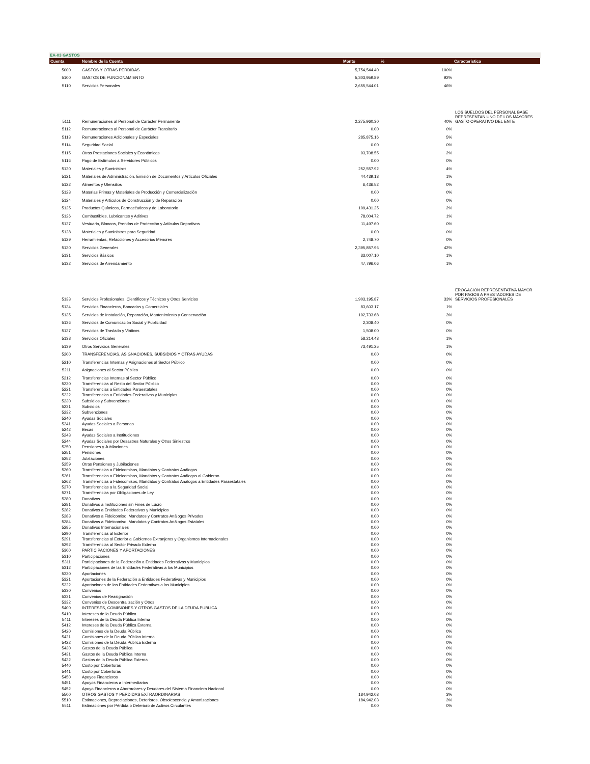EA-03 GASTOS
| Cuenta | Nombre de la Cuenta | Monto | % | Característica |
| --- | --- | --- | --- | --- |
| 5000 | GASTOS Y OTRAS PERDIDAS | 5,754,544.40 | 100% | |
| 5100 | GASTOS DE FUNCIONAMIENTO | 5,303,959.89 | 92% | |
| 5110 | Servicios Personales | 2,655,544.01 | 46% | |
| 5111 | Remuneraciones al Personal de Carácter Permanente | 2,275,960.30 | 40% | LOS SUELDOS DEL PERSONAL BASE REPRESENTAN UNO DE LOS MAYORES GASTO OPERATIVO DEL ENTE |
| 5112 | Remuneraciones al Personal de Carácter Transitorio | 0.00 | 0% | |
| 5113 | Remuneraciones Adicionales y Especiales | 285,875.16 | 5% | |
| 5114 | Seguridad Social | 0.00 | 0% | |
| 5115 | Otras Prestaciones Sociales y Económicas | 93,708.55 | 2% | |
| 5116 | Pago de Estímulos a Servidores Públicos | 0.00 | 0% | |
| 5120 | Materiales y Suministros | 252,557.92 | 4% | |
| 5121 | Materiales de Administración, Emisión de Documentos y Artículos Oficiales | 44,439.13 | 1% | |
| 5122 | Alimentos y Utensilios | 6,436.52 | 0% | |
| 5123 | Materias Primas y Materiales de Producción y Comercialización | 0.00 | 0% | |
| 5124 | Materiales y Artículos de Construcción y de Reparación | 0.00 | 0% | |
| 5125 | Productos Químicos, Farmacéuticos y de Laboratorio | 109,431.25 | 2% | |
| 5126 | Combustibles, Lubricantes y Aditivos | 78,004.72 | 1% | |
| 5127 | Vestuario, Blancos, Prendas de Protección y Artículos Deportivos | 11,497.60 | 0% | |
| 5128 | Materiales y Suministros para Seguridad | 0.00 | 0% | |
| 5129 | Herramientas, Refacciones y Accesorios Menores | 2,748.70 | 0% | |
| 5130 | Servicios Generales | 2,395,857.96 | 42% | |
| 5131 | Servicios Básicos | 33,007.10 | 1% | |
| 5132 | Servicios de Arrendamiento | 47,796.06 | 1% | |
| 5133 | Servicios Profesionales, Científicos y Técnicos y Otros Servicios | 1,903,195.87 | 33% | EROGACION REPRESENTATIVA MAYOR POR PAGOS A PRESTADORES DE SERVICIOS PROFESIONALES |
| 5134 | Servicios Financieros, Bancarios y Comerciales | 83,603.17 | 1% | |
| 5135 | Servicios de Instalación, Reparación, Mantenimiento y Conservación | 192,733.68 | 3% | |
| 5136 | Servicios de Comunicación Social y Publicidad | 2,308.40 | 0% | |
| 5137 | Servicios de Traslado y Viáticos | 1,508.00 | 0% | |
| 5138 | Servicios Oficiales | 58,214.43 | 1% | |
| 5139 | Otros Servicios Generales | 73,491.25 | 1% | |
| 5200 | TRANSFERENCIAS, ASIGNACIONES, SUBSIDIOS Y OTRAS AYUDAS | 0.00 | 0% | |
| 5210 | Transferencias Internas y Asignaciones al Sector Público | 0.00 | 0% | |
| 5211 | Asignaciones al Sector Público | 0.00 | 0% | |
| 5212 | Transferencias Internas al Sector Público | 0.00 | 0% | |
| 5220 | Transferencias al Resto del Sector Público | 0.00 | 0% | |
| 5221 | Transferencias a Entidades Paraestatales | 0.00 | 0% | |
| 5222 | Transferencias a Entidades Federativas y Municipios | 0.00 | 0% | |
| 5230 | Subsidios y Subvenciones | 0.00 | 0% | |
| 5231 | Subsidios | 0.00 | 0% | |
| 5232 | Subvenciones | 0.00 | 0% | |
| 5240 | Ayudas Sociales | 0.00 | 0% | |
| 5241 | Ayudas Sociales a Personas | 0.00 | 0% | |
| 5242 | Becas | 0.00 | 0% | |
| 5243 | Ayudas Sociales a Instituciones | 0.00 | 0% | |
| 5244 | Ayudas Sociales por Desastres Naturales y Otros Siniestros | 0.00 | 0% | |
| 5250 | Pensiones y Jubilaciones | 0.00 | 0% | |
| 5251 | Pensiones | 0.00 | 0% | |
| 5252 | Jubilaciones | 0.00 | 0% | |
| 5259 | Otras Pensiones y Jubilaciones | 0.00 | 0% | |
| 5260 | Transferencias a Fideicomisos, Mandatos y Contratos Análogos | 0.00 | 0% | |
| 5261 | Transferencias a Fideicomisos, Mandatos y Contratos Análogos al Gobierno | 0.00 | 0% | |
| 5262 | Transferencias a Fideicomisos, Mandatos y Contratos Análogos a Entidades Paraestatales | 0.00 | 0% | |
| 5270 | Transferencias a la Seguridad Social | 0.00 | 0% | |
| 5271 | Transferencias por Obligaciones de Ley | 0.00 | 0% | |
| 5280 | Donativos | 0.00 | 0% | |
| 5281 | Donativos a Instituciones sin Fines de Lucro | 0.00 | 0% | |
| 5282 | Donativos a Entidades Federativas y Municipios | 0.00 | 0% | |
| 5283 | Donativos a Fideicomiso, Mandatos y Contratos Análogos Privados | 0.00 | 0% | |
| 5284 | Donativos a Fideicomiso, Mandatos y Contratos Análogos Estatales | 0.00 | 0% | |
| 5285 | Donativos Internacionales | 0.00 | 0% | |
| 5290 | Transferencias al Exterior | 0.00 | 0% | |
| 5291 | Transferencias al Exterior a Gobiernos Extranjeros y Organismos Internacionales | 0.00 | 0% | |
| 5292 | Transferencias al Sector Privado Externo | 0.00 | 0% | |
| 5300 | PARTICIPACIONES Y APORTACIONES | 0.00 | 0% | |
| 5310 | Participaciones | 0.00 | 0% | |
| 5311 | Participaciones de la Federación a Entidades Federativas y Municipios | 0.00 | 0% | |
| 5312 | Participaciones de las Entidades Federativas a los Municipios | 0.00 | 0% | |
| 5320 | Aportaciones | 0.00 | 0% | |
| 5321 | Aportaciones de la Federación a Entidades Federativas y Municipios | 0.00 | 0% | |
| 5322 | Aportaciones de las Entidades Federativas a los Municipios | 0.00 | 0% | |
| 5330 | Convenios | 0.00 | 0% | |
| 5331 | Convenios de Reasignación | 0.00 | 0% | |
| 5332 | Convenios de Descentralización y Otros | 0.00 | 0% | |
| 5400 | INTERESES, COMISIONES Y OTROS GASTOS DE LA DEUDA PUBLICA | 0.00 | 0% | |
| 5410 | Intereses de la Deuda Pública | 0.00 | 0% | |
| 5411 | Intereses de la Deuda Pública Interna | 0.00 | 0% | |
| 5412 | Intereses de la Deuda Pública Externa | 0.00 | 0% | |
| 5420 | Comisiones de la Deuda Pública | 0.00 | 0% | |
| 5421 | Comisiones de la Deuda Pública Interna | 0.00 | 0% | |
| 5422 | Comisiones de la Deuda Pública Externa | 0.00 | 0% | |
| 5430 | Gastos de la Deuda Pública | 0.00 | 0% | |
| 5431 | Gastos de la Deuda Pública Interna | 0.00 | 0% | |
| 5432 | Gastos de la Deuda Pública Externa | 0.00 | 0% | |
| 5440 | Costo por Coberturas | 0.00 | 0% | |
| 5441 | Costo por Coberturas | 0.00 | 0% | |
| 5450 | Apoyos Financieros | 0.00 | 0% | |
| 5451 | Apoyos Financieros a Intermediarios | 0.00 | 0% | |
| 5452 | Apoyo Financieros a Ahorradores y Deudores del Sistema Financiero Nacional | 0.00 | 0% | |
| 5500 | OTROS GASTOS Y PERDIDAS EXTRAORDINARIAS | 184,942.03 | 3% | |
| 5510 | Estimaciones, Depreciaciones, Deterioros, Obsolescencia y Amortizaciones | 184,942.03 | 3% | |
| 5511 | Estimaciones por Pérdida o Deterioro de Activos Circulantes | 0.00 | 0% | |